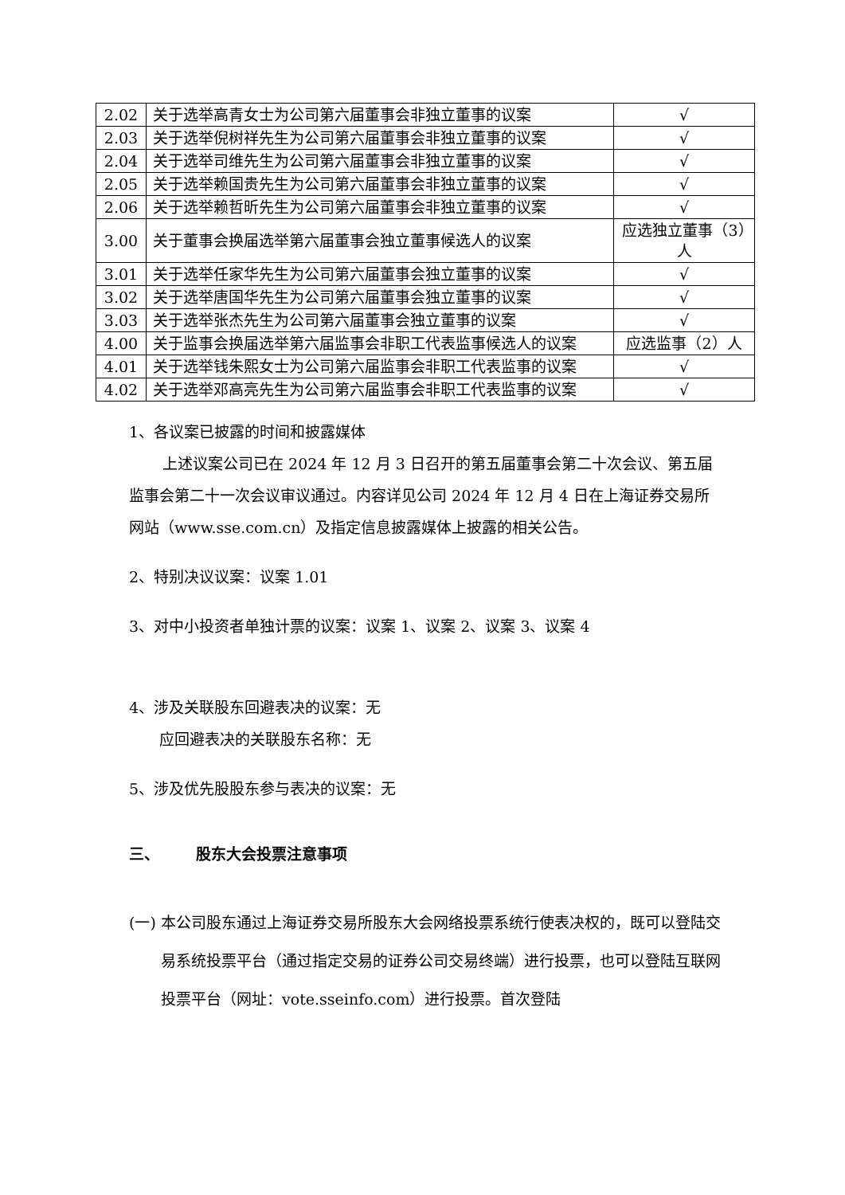| 2.02 | 关于选举高青女士为公司第六届董事会非独立董事的议案 | √ |
| 2.03 | 关于选举倪树祥先生为公司第六届董事会非独立董事的议案 | √ |
| 2.04 | 关于选举司维先生为公司第六届董事会非独立董事的议案 | √ |
| 2.05 | 关于选举赖国贵先生为公司第六届董事会非独立董事的议案 | √ |
| 2.06 | 关于选举赖哲昕先生为公司第六届董事会非独立董事的议案 | √ |
| 3.00 | 关于董事会换届选举第六届董事会独立董事候选人的议案 | 应选独立董事（3）人 |
| 3.01 | 关于选举任家华先生为公司第六届董事会独立董事的议案 | √ |
| 3.02 | 关于选举唐国华先生为公司第六届董事会独立董事的议案 | √ |
| 3.03 | 关于选举张杰先生为公司第六届董事会独立董事的议案 | √ |
| 4.00 | 关于监事会换届选举第六届监事会非职工代表监事候选人的议案 | 应选监事（2）人 |
| 4.01 | 关于选举钱朱熙女士为公司第六届监事会非职工代表监事的议案 | √ |
| 4.02 | 关于选举邓高亮先生为公司第六届监事会非职工代表监事的议案 | √ |
1、各议案已披露的时间和披露媒体
上述议案公司已在 2024 年 12 月 3 日召开的第五届董事会第二十次会议、第五届监事会第二十一次会议审议通过。内容详见公司 2024 年 12 月 4 日在上海证券交易所网站（www.sse.com.cn）及指定信息披露媒体上披露的相关公告。
2、特别决议议案：议案 1.01
3、对中小投资者单独计票的议案：议案 1、议案 2、议案 3、议案 4
4、涉及关联股东回避表决的议案：无
应回避表决的关联股东名称：无
5、涉及优先股股东参与表决的议案：无
三、 股东大会投票注意事项
(一) 本公司股东通过上海证券交易所股东大会网络投票系统行使表决权的，既可以登陆交易系统投票平台（通过指定交易的证券公司交易终端）进行投票，也可以登陆互联网投票平台（网址：vote.sseinfo.com）进行投票。首次登陆